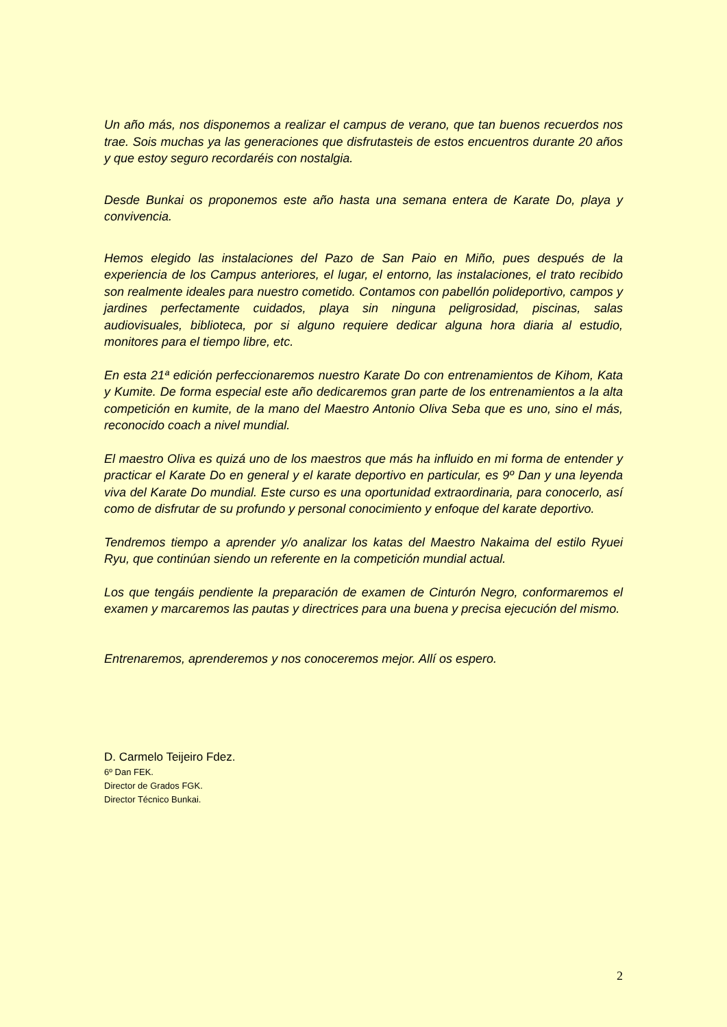Un año más, nos disponemos a realizar el campus de verano, que tan buenos recuerdos nos trae. Sois muchas ya las generaciones que disfrutasteis de estos encuentros durante 20 años y que estoy seguro recordaréis con nostalgia.
Desde Bunkai os proponemos este año hasta una semana entera de Karate Do, playa y convivencia.
Hemos elegido las instalaciones del Pazo de San Paio en Miño, pues después de la experiencia de los Campus anteriores, el lugar, el entorno, las instalaciones, el trato recibido son realmente ideales para nuestro cometido. Contamos con pabellón polideportivo, campos y jardines perfectamente cuidados, playa sin ninguna peligrosidad, piscinas, salas audiovisuales, biblioteca, por si alguno requiere dedicar alguna hora diaria al estudio, monitores para el tiempo libre, etc.
En esta 21ª edición perfeccionaremos nuestro Karate Do con entrenamientos de Kihom, Kata y Kumite. De forma especial este año dedicaremos gran parte de los entrenamientos a la alta competición en kumite, de la mano del Maestro Antonio Oliva Seba que es uno, sino el más, reconocido coach a nivel mundial.
El maestro Oliva es quizá uno de los maestros que más ha influido en mi forma de entender y practicar el Karate Do en general y el karate deportivo en particular, es 9º Dan y una leyenda viva del Karate Do mundial. Este curso es una oportunidad extraordinaria, para conocerlo, así como de disfrutar de su profundo y personal conocimiento y enfoque del karate deportivo.
Tendremos tiempo a aprender y/o analizar los katas del Maestro Nakaima del estilo Ryuei Ryu, que continúan siendo un referente en la competición mundial actual.
Los que tengáis pendiente la preparación de examen de Cinturón Negro, conformaremos el examen y marcaremos las pautas y directrices para una buena y precisa ejecución del mismo.
Entrenaremos, aprenderemos y nos conoceremos mejor. Allí os espero.
D. Carmelo Teijeiro Fdez.
6º Dan FEK.
Director de Grados FGK.
Director Técnico Bunkai.
2